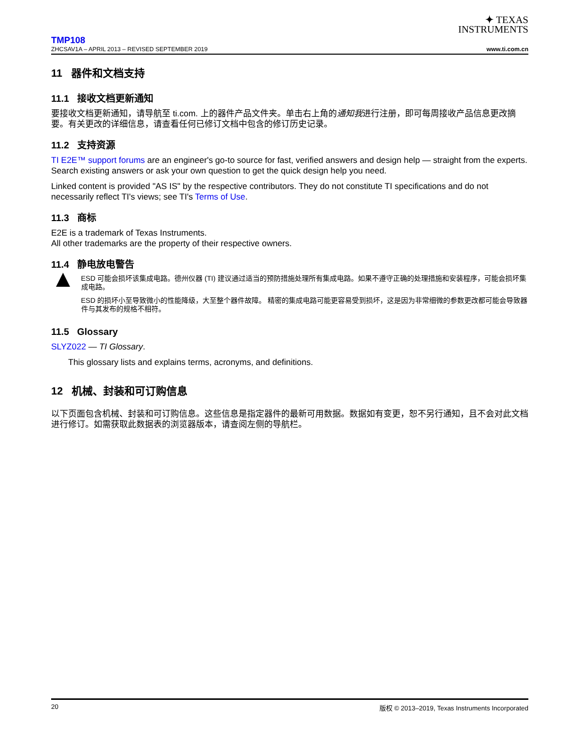✦ TEXAS
INSTRUMENTS
TMP108
ZHCSAV1A – APRIL 2013 – REVISED SEPTEMBER 2019 www.ti.com.cn
11 器件和文档支持
11.1 接收文档更新通知
要接收文档更新通知，请导航至 ti.com. 上的器件产品文件夹。单击右上角的通知我进行注册，即可每周接收产品信息更改摘要。有关更改的详细信息，请查看任何已修订文档中包含的修订历史记录。
11.2 支持资源
TI E2E™ support forums are an engineer's go-to source for fast, verified answers and design help — straight from the experts. Search existing answers or ask your own question to get the quick design help you need.
Linked content is provided "AS IS" by the respective contributors. They do not constitute TI specifications and do not necessarily reflect TI's views; see TI's Terms of Use.
11.3 商标
E2E is a trademark of Texas Instruments.
All other trademarks are the property of their respective owners.
11.4 静电放电警告
▲
ESD 可能会损坏该集成电路。德州仪器 (TI) 建议通过适当的预防措施处理所有集成电路。如果不遵守正确的处理措施和安装程序，可能会损坏集成电路。
ESD 的损坏小至导致微小的性能降级，大至整个器件故障。 精密的集成电路可能更容易受到损坏，这是因为非常细微的参数更改都可能会导致器件与其发布的规格不相符。
11.5 Glossary
SLYZ022 — TI Glossary.
This glossary lists and explains terms, acronyms, and definitions.
12 机械、封装和可订购信息
以下页面包含机械、封装和可订购信息。这些信息是指定器件的最新可用数据。数据如有变更，恕不另行通知，且不会对此文档进行修订。如需获取此数据表的浏览器版本，请查阅左侧的导航栏。
20 版权 © 2013–2019, Texas Instruments Incorporated